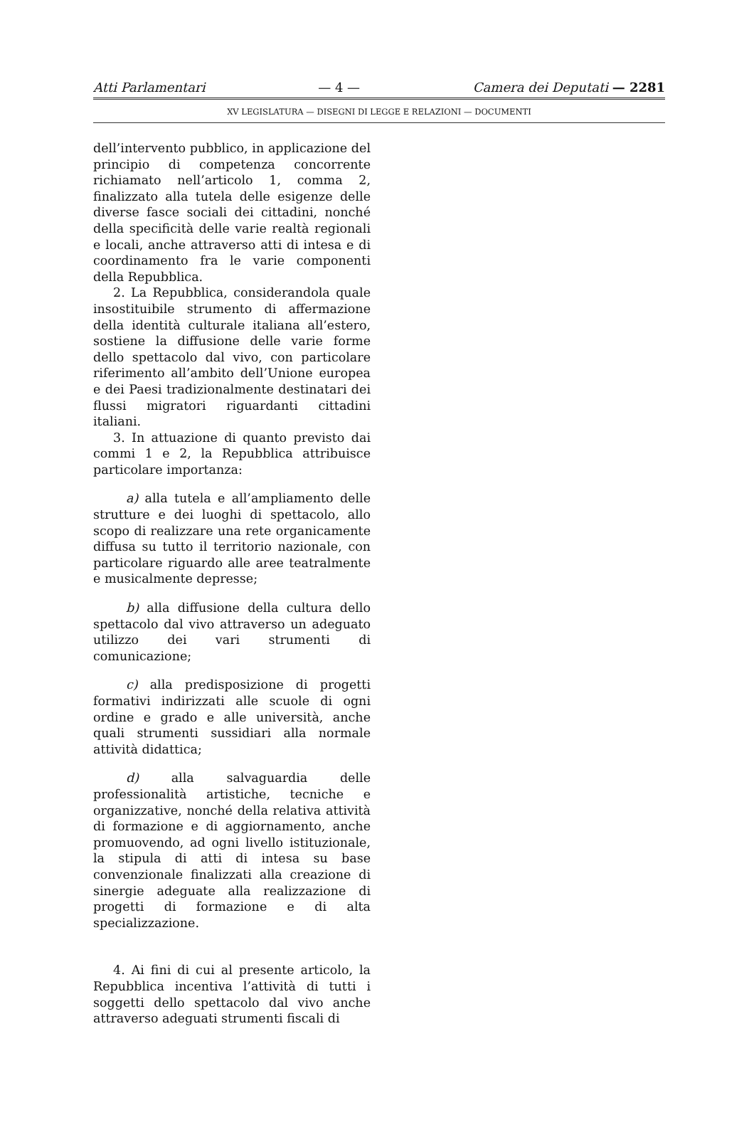Atti Parlamentari — 4 — Camera dei Deputati — 2281
XV LEGISLATURA — DISEGNI DI LEGGE E RELAZIONI — DOCUMENTI
dell’intervento pubblico, in applicazione del principio di competenza concorrente richiamato nell’articolo 1, comma 2, finalizzato alla tutela delle esigenze delle diverse fasce sociali dei cittadini, nonché della specificità delle varie realtà regionali e locali, anche attraverso atti di intesa e di coordinamento fra le varie componenti della Repubblica.
2. La Repubblica, considerandola quale insostituibile strumento di affermazione della identità culturale italiana all’estero, sostiene la diffusione delle varie forme dello spettacolo dal vivo, con particolare riferimento all’ambito dell’Unione europea e dei Paesi tradizionalmente destinatari dei flussi migratori riguardanti cittadini italiani.
3. In attuazione di quanto previsto dai commi 1 e 2, la Repubblica attribuisce particolare importanza:
a) alla tutela e all’ampliamento delle strutture e dei luoghi di spettacolo, allo scopo di realizzare una rete organicamente diffusa su tutto il territorio nazionale, con particolare riguardo alle aree teatralmente e musicalmente depresse;
b) alla diffusione della cultura dello spettacolo dal vivo attraverso un adeguato utilizzo dei vari strumenti di comunicazione;
c) alla predisposizione di progetti formativi indirizzati alle scuole di ogni ordine e grado e alle università, anche quali strumenti sussidiari alla normale attività didattica;
d) alla salvaguardia delle professionalità artistiche, tecniche e organizzative, nonché della relativa attività di formazione e di aggiornamento, anche promuovendo, ad ogni livello istituzionale, la stipula di atti di intesa su base convenzionale finalizzati alla creazione di sinergie adeguate alla realizzazione di progetti di formazione e di alta specializzazione.
4. Ai fini di cui al presente articolo, la Repubblica incentiva l’attività di tutti i soggetti dello spettacolo dal vivo anche attraverso adeguati strumenti fiscali di